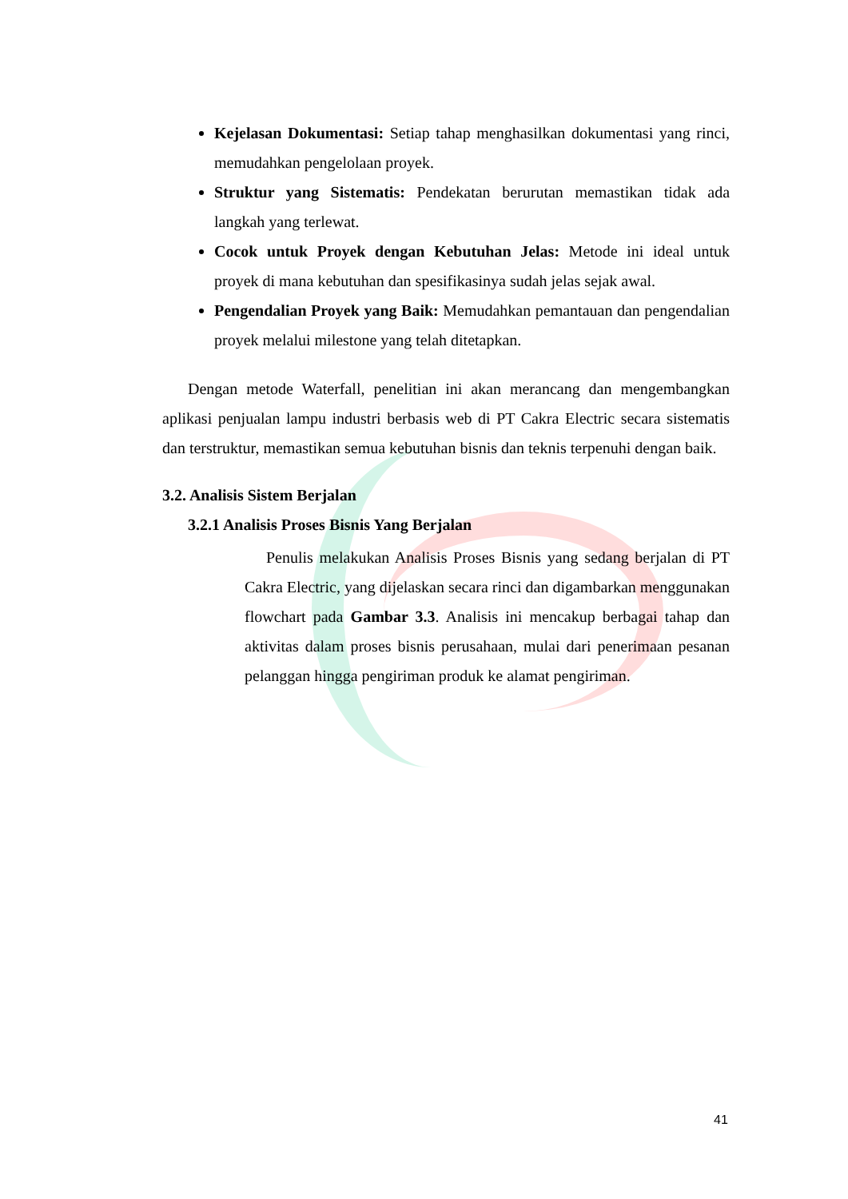Kejelasan Dokumentasi: Setiap tahap menghasilkan dokumentasi yang rinci, memudahkan pengelolaan proyek.
Struktur yang Sistematis: Pendekatan berurutan memastikan tidak ada langkah yang terlewat.
Cocok untuk Proyek dengan Kebutuhan Jelas: Metode ini ideal untuk proyek di mana kebutuhan dan spesifikasinya sudah jelas sejak awal.
Pengendalian Proyek yang Baik: Memudahkan pemantauan dan pengendalian proyek melalui milestone yang telah ditetapkan.
Dengan metode Waterfall, penelitian ini akan merancang dan mengembangkan aplikasi penjualan lampu industri berbasis web di PT Cakra Electric secara sistematis dan terstruktur, memastikan semua kebutuhan bisnis dan teknis terpenuhi dengan baik.
3.2. Analisis Sistem Berjalan
3.2.1 Analisis Proses Bisnis Yang Berjalan
Penulis melakukan Analisis Proses Bisnis yang sedang berjalan di PT Cakra Electric, yang dijelaskan secara rinci dan digambarkan menggunakan flowchart pada Gambar 3.3. Analisis ini mencakup berbagai tahap dan aktivitas dalam proses bisnis perusahaan, mulai dari penerimaan pesanan pelanggan hingga pengiriman produk ke alamat pengiriman.
41